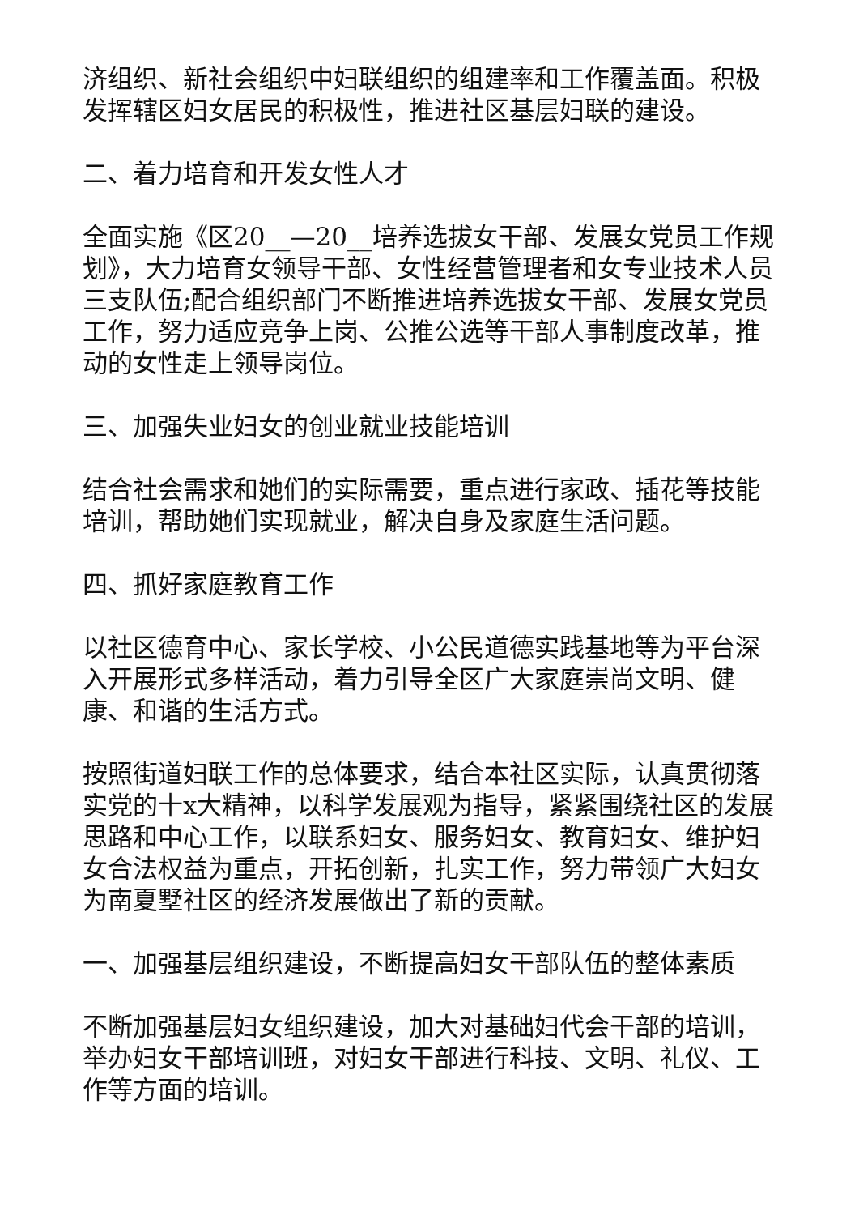济组织、新社会组织中妇联组织的组建率和工作覆盖面。积极发挥辖区妇女居民的积极性，推进社区基层妇联的建设。
二、着力培育和开发女性人才
全面实施《区20__—20__培养选拔女干部、发展女党员工作规划》，大力培育女领导干部、女性经营管理者和女专业技术人员三支队伍;配合组织部门不断推进培养选拔女干部、发展女党员工作，努力适应竞争上岗、公推公选等干部人事制度改革，推动的女性走上领导岗位。
三、加强失业妇女的创业就业技能培训
结合社会需求和她们的实际需要，重点进行家政、插花等技能培训，帮助她们实现就业，解决自身及家庭生活问题。
四、抓好家庭教育工作
以社区德育中心、家长学校、小公民道德实践基地等为平台深入开展形式多样活动，着力引导全区广大家庭崇尚文明、健康、和谐的生活方式。
按照街道妇联工作的总体要求，结合本社区实际，认真贯彻落实党的十x大精神，以科学发展观为指导，紧紧围绕社区的发展思路和中心工作，以联系妇女、服务妇女、教育妇女、维护妇女合法权益为重点，开拓创新，扎实工作，努力带领广大妇女为南夏墅社区的经济发展做出了新的贡献。
一、加强基层组织建设，不断提高妇女干部队伍的整体素质
不断加强基层妇女组织建设，加大对基础妇代会干部的培训，举办妇女干部培训班，对妇女干部进行科技、文明、礼仪、工作等方面的培训。